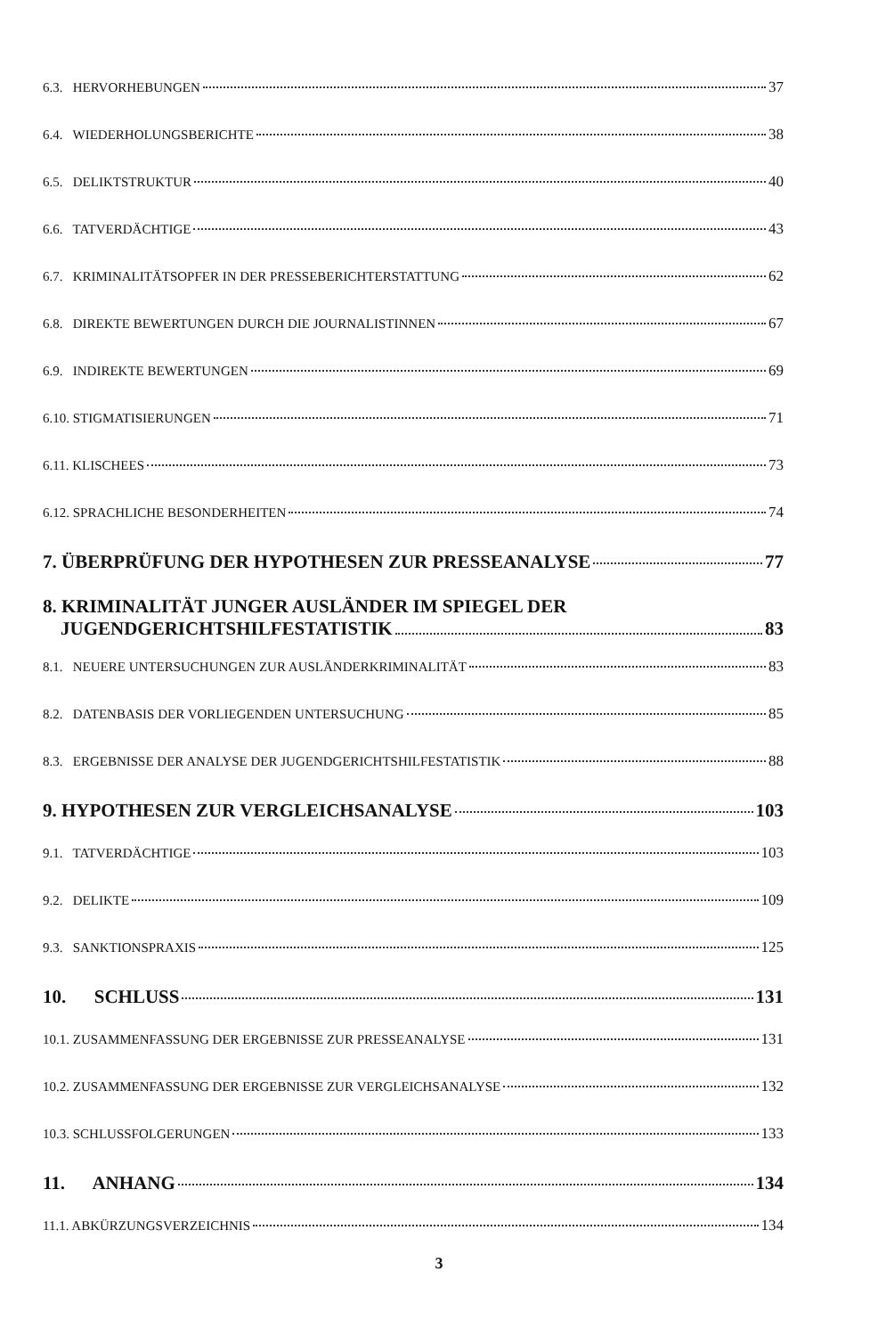6.3. HERVORHEBUNGEN 37
6.4. WIEDERHOLUNGSBERICHTE 38
6.5. DELIKTSTRUKTUR 40
6.6. TATVERDÄCHTIGE 43
6.7. KRIMINALITÄTSOPFER IN DER PRESSEBERICHTERSTATTUNG 62
6.8. DIREKTE BEWERTUNGEN DURCH DIE JOURNALISTINNEN 67
6.9. INDIREKTE BEWERTUNGEN 69
6.10. STIGMATISIERUNGEN 71
6.11. KLISCHEES 73
6.12. SPRACHLICHE BESONDERHEITEN 74
7. ÜBERPRÜFUNG DER HYPOTHESEN ZUR PRESSEANALYSE 77
8. KRIMINALITÄT JUNGER AUSLÄNDER IM SPIEGEL DER
JUGENDGERICHTSHILFESTATISTIK 83
8.1. NEUERE UNTERSUCHUNGEN ZUR AUSLÄNDERKRIMINALITÄT 83
8.2. DATENBASIS DER VORLIEGENDEN UNTERSUCHUNG 85
8.3. ERGEBNISSE DER ANALYSE DER JUGENDGERICHTSHILFESTATISTIK 88
9. HYPOTHESEN ZUR VERGLEICHSANALYSE 103
9.1. TATVERDÄCHTIGE 103
9.2. DELIKTE 109
9.3. SANKTIONSPRAXIS 125
10. SCHLUSS 131
10.1. ZUSAMMENFASSUNG DER ERGEBNISSE ZUR PRESSEANALYSE 131
10.2. ZUSAMMENFASSUNG DER ERGEBNISSE ZUR VERGLEICHSANALYSE 132
10.3. SCHLUSSFOLGERUNGEN 133
11. ANHANG 134
11.1. ABKÜRZUNGSVERZEICHNIS 134
3